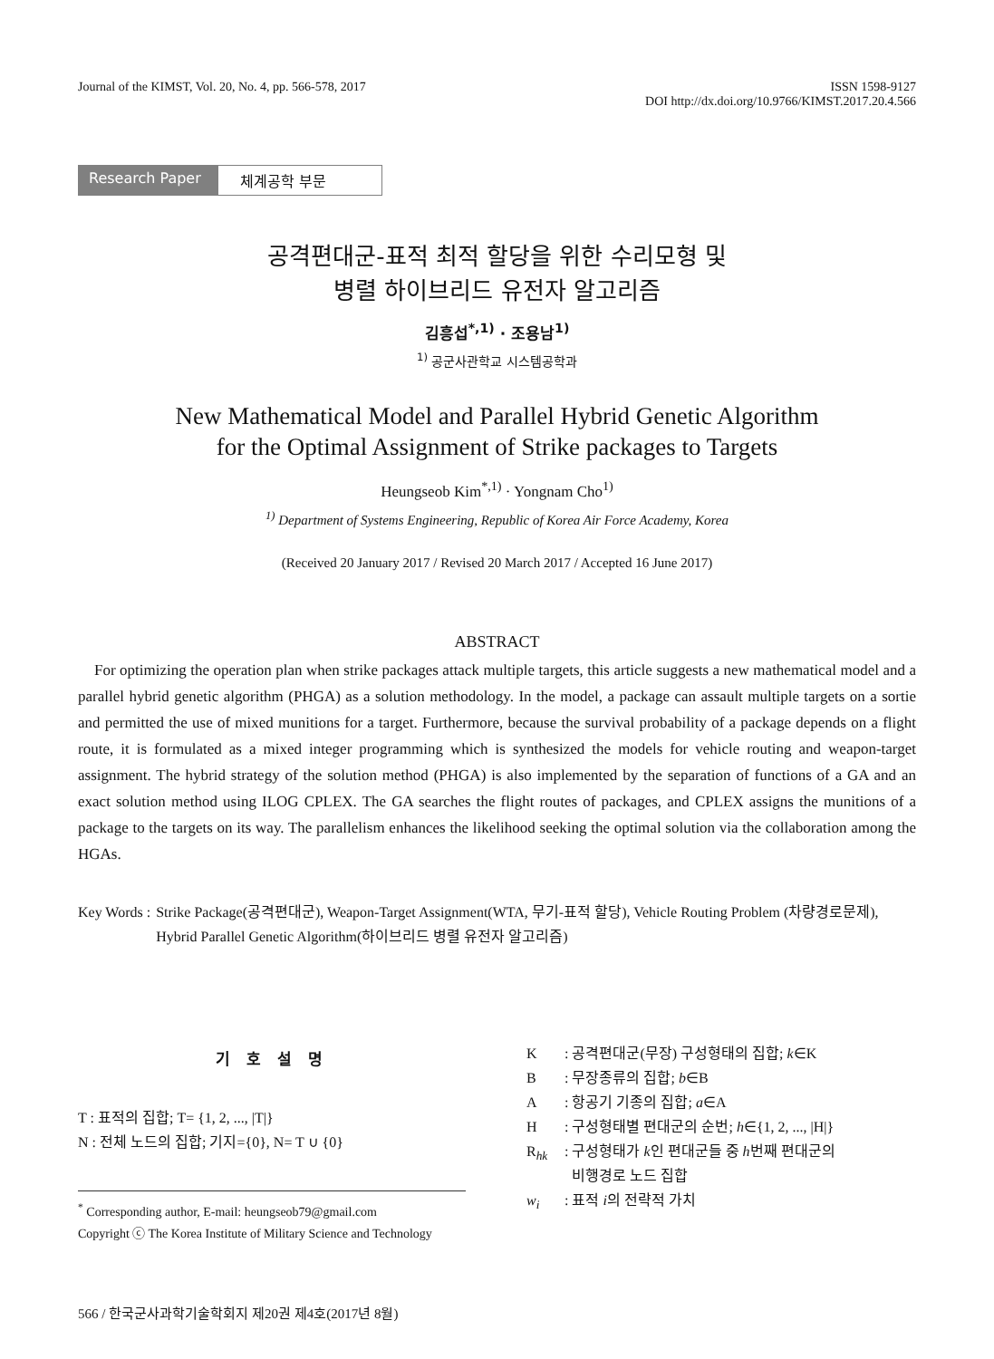Journal of the KIMST, Vol. 20, No. 4, pp. 566-578, 2017
ISSN 1598-9127
DOI http://dx.doi.org/10.9766/KIMST.2017.20.4.566
Research Paper
체계공학 부문
공격편대군-표적 최적 할당을 위한 수리모형 및
병렬 하이브리드 유전자 알고리즘
김흥섭<sup>*,1)</sup> · 조용남<sup>1)</sup>
<sup>1)</sup> 공군사관학교 시스템공학과
New Mathematical Model and Parallel Hybrid Genetic Algorithm
for the Optimal Assignment of Strike packages to Targets
Heungseob Kim<sup>*,1)</sup> · Yongnam Cho<sup>1)</sup>
<sup>1)</sup> Department of Systems Engineering, Republic of Korea Air Force Academy, Korea
(Received 20 January 2017 / Revised 20 March 2017 / Accepted 16 June 2017)
ABSTRACT
For optimizing the operation plan when strike packages attack multiple targets, this article suggests a new mathematical model and a parallel hybrid genetic algorithm (PHGA) as a solution methodology. In the model, a package can assault multiple targets on a sortie and permitted the use of mixed munitions for a target. Furthermore, because the survival probability of a package depends on a flight route, it is formulated as a mixed integer programming which is synthesized the models for vehicle routing and weapon-target assignment. The hybrid strategy of the solution method (PHGA) is also implemented by the separation of functions of a GA and an exact solution method using ILOG CPLEX. The GA searches the flight routes of packages, and CPLEX assigns the munitions of a package to the targets on its way. The parallelism enhances the likelihood seeking the optimal solution via the collaboration among the HGAs.
Key Words : Strike Package(공격편대군), Weapon-Target Assignment(WTA, 무기-표적 할당), Vehicle Routing Problem (차량경로문제), Hybrid Parallel Genetic Algorithm(하이브리드 병렬 유전자 알고리즘)
기 호 설 명
T : 표적의 집합; T= {1, 2, ..., |T|}
N : 전체 노드의 집합; 기지={0}, N= T ∪ {0}
<sup>*</sup> Corresponding author, E-mail: heungseob79@gmail.com
Copyright ⓒ The Korea Institute of Military Science and Technology
K: 공격편대군(무장) 구성형태의 집합; k∈K
B: 무장종류의 집합; b∈B
A: 항공기 기종의 집합; a∈A
H: 구성형태별 편대군의 순번; h∈{1, 2, ..., |H|}
R<sub>hk</sub>: 구성형태가 k인 편대군들 중 h번째 편대군의
비행경로 노드 집합
w<sub>i</sub>: 표적 i의 전략적 가치
566 / 한국군사과학기술학회지 제20권 제4호(2017년 8월)